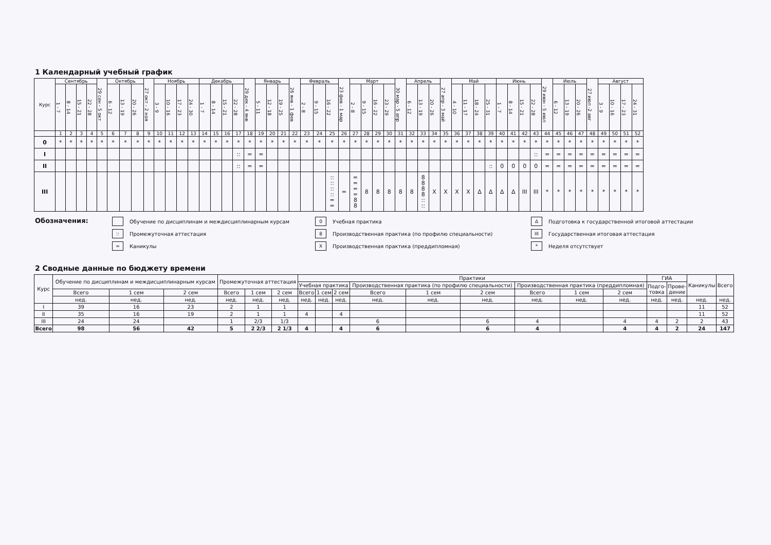1 Календарный учебный график
| Курс | Сентябрь | | | | 29 сен - 5 окт | Октябрь | | | 27 окт - 2 ноя | Ноябрь | | | | Декабрь | | | | 29 дек - 4 янв | Январь | | | 26 янв - 1 фев | Февраль | | | 23 фев - 1 мар | Март | | | | 30 мар - 5 апр | Апрель | | | 27 апр - 3 май | Май | | | | Июнь | | | | 29 июн - 5 июл | Июль | | | 27 июл -2 авг | Август | | | |
| --- | --- | --- | --- | --- | --- | --- | --- | --- | --- | --- | --- | --- | --- | --- | --- | --- | --- | --- | --- | --- | --- | --- | --- | --- | --- | --- | --- | --- | --- | --- | --- | --- | --- | --- | --- | --- | --- | --- | --- | --- | --- | --- | --- | --- | --- | --- | --- | --- | --- | --- | --- | --- |
| | 1 - 7 | 8 - 14 | 15 - 21 | 22 - 28 | | 6 - 12 | 13 - 19 | 20 - 26 | | 3 - 9 | 10 - 16 | 17 - 23 | 24 - 30 | 1 - 7 | 8 - 14 | 15 - 21 | 22 - 28 | | 5 - 11 | 12 - 18 | 19 - 25 | | 2 - 8 | 9 - 15 | 16 - 22 | | 2 - 8 | 9 - 15 | 16 - 22 | 23 - 29 | | 6 - 12 | 13 - 19 | 20 - 26 | | 4 - 10 | 11 - 17 | 18 - 24 | 25 - 31 | 1 - 7 | 8 - 14 | 15 - 21 | 22 - 28 | | 6 - 12 | 13 - 19 | 20 - 26 | | 3 - 9 | 10 - 16 | 17 - 23 | 24 - 31 |
| | 1 | 2 | 3 | 4 | 5 | 6 | 7 | 8 | 9 | 10 | 11 | 12 | 13 | 14 | 15 | 16 | 17 | 18 | 19 | 20 | 21 | 22 | 23 | 24 | 25 | 26 | 27 | 28 | 29 | 30 | 31 | 32 | 33 | 34 | 35 | 36 | 37 | 38 | 39 | 40 | 41 | 42 | 43 | 44 | 45 | 46 | 47 | 48 | 49 | 50 | 51 | 52 |
| 0 | * | * | * | * | * | * | * | * | * | * | * | * | * | * | * | * | * | * | * | * | * | * | * | * | * | * | * | * | * | * | * | * | * | * | * | * | * | * | * | * | * | * | * | * | * | * | * | * | * | * | * | * |
| I | | | | | | | | | | | | | | | | | :: | = | = | | | | | | | | | | | | | | | | | | | | | | | | :: | = | = | = | = | = | = | = | = | = |
| II | | | | | | | | | | | | | | | | | :: | = | = | | | | | | | | | | | | | | | | | | | | :: | 0 | 0 | 0 | 0 | = | = | = | = | = | = | = | = | = |
| III | | | | | | | | | | | | | | | | | | | | | | | | | :: :: :: :: = = | = | = = = = 8 8 | 8 | 8 | 8 | 8 | 8 | 8 8 8 8 :: :: | X | X | X | X | Δ | Δ | Δ | Δ | III | III | * | * | * | * | * | * | * | * | * |
Обозначения:
Обучение по дисциплинам и междисциплинарным курсам
:: Промежуточная аттестация
= Каникулы
0 Учебная практика
8 Производственная практика (по профилю специальности)
X Производственная практика (преддипломная)
Δ Подготовка к государственной итоговой аттестации
III Государственная итоговая аттестация
* Неделя отсутствует
2 Сводные данные по бюджету времени
| Курс | Обучение по дисциплинам и междисциплинарным курсам | | | Промежуточная аттестация | | | Практики | | | | | | | | | ГИА | | Каникулы | Всего |
| --- | --- | --- | --- | --- | --- | --- | --- | --- | --- | --- | --- | --- | --- | --- | --- | --- | --- | --- | --- |
| | | | | | | | Учебная практика | | | Производственная практика (по профилю специальности) | | | Производственная практика (преддипломная) | | | Подго- товка | Прове- дение | | |
| | Всего | 1 сем | 2 сем | Всего | 1 сем | 2 сем | Всего | 1 сем | 2 сем | Всего | 1 сем | 2 сем | Всего | 1 сем | 2 сем | | | | |
| | нед. | нед. | нед. | нед. | нед. | нед. | нед. | нед. | нед. | нед. | нед. | нед. | нед. | нед. | нед. | нед. | нед. | нед. | нед. |
| I | 39 | 16 | 23 | 2 | 1 | 1 | | | | | | | | | | | | 11 | 52 |
| II | 35 | 16 | 19 | 2 | 1 | 1 | 4 | | 4 | | | | | | | | | 11 | 52 |
| III | 24 | 24 | | 1 | 2/3 | 1/3 | | | | 6 | | 6 | 4 | | 4 | 4 | 2 | 2 | 43 |
| Всего | 98 | 56 | 42 | 5 | 2 2/3 | 2 1/3 | 4 | | 4 | 6 | | 6 | 4 | | 4 | 4 | 2 | 24 | 147 |